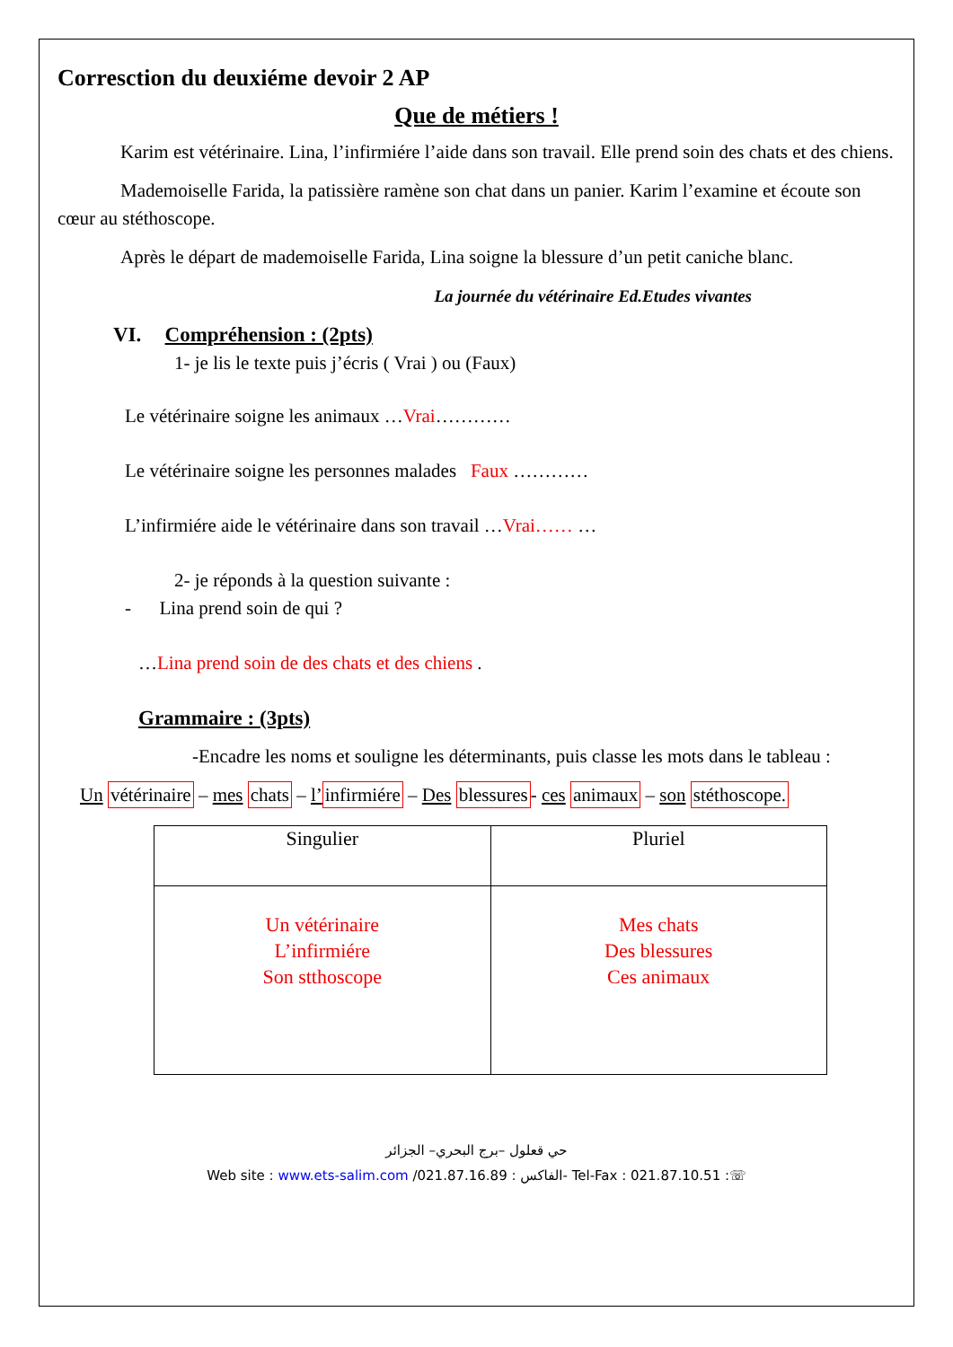Corresction du deuxiéme devoir 2 AP
Que de métiers !
Karim est vétérinaire. Lina, l’infirmiére l’aide dans son travail. Elle prend soin des chats et des chiens.
Mademoiselle Farida, la patissière ramène son chat dans un panier. Karim l’examine et écoute son cœur au stéthoscope.
Après le départ de mademoiselle Farida, Lina soigne la blessure d’un petit caniche blanc.
La journée du vétérinaire Ed.Etudes vivantes
VI. Compréhension : (2pts)
1- je lis le texte puis j’écris ( Vrai ) ou (Faux)
Le vétérinaire soigne les animaux …Vrai…………
Le vétérinaire soigne les personnes malades Faux …………
L’infirmiére aide le vétérinaire dans son travail …Vrai…… …
2- je réponds à la question suivante :
- Lina prend soin de qui ?
…Lina prend soin de des chats et des chiens .
Grammaire : (3pts)
-Encadre les noms et souligne les déterminants, puis classe les mots dans le tableau :
Un vétérinaire – mes chats – l’infirmiére – Des blessures- ces animaux – son stéthoscope.
| Singulier | Pluriel |
| --- | --- |
| Un vétérinaire L’infirmiére Son stthoscope | Mes chats Des blessures Ces animaux |
حي قعلول –برج البحري– الجزائر
Web site : www.ets-salim.com /021.87.16.89 : الفاكس- Tel-Fax : 021.87.10.51 :☏